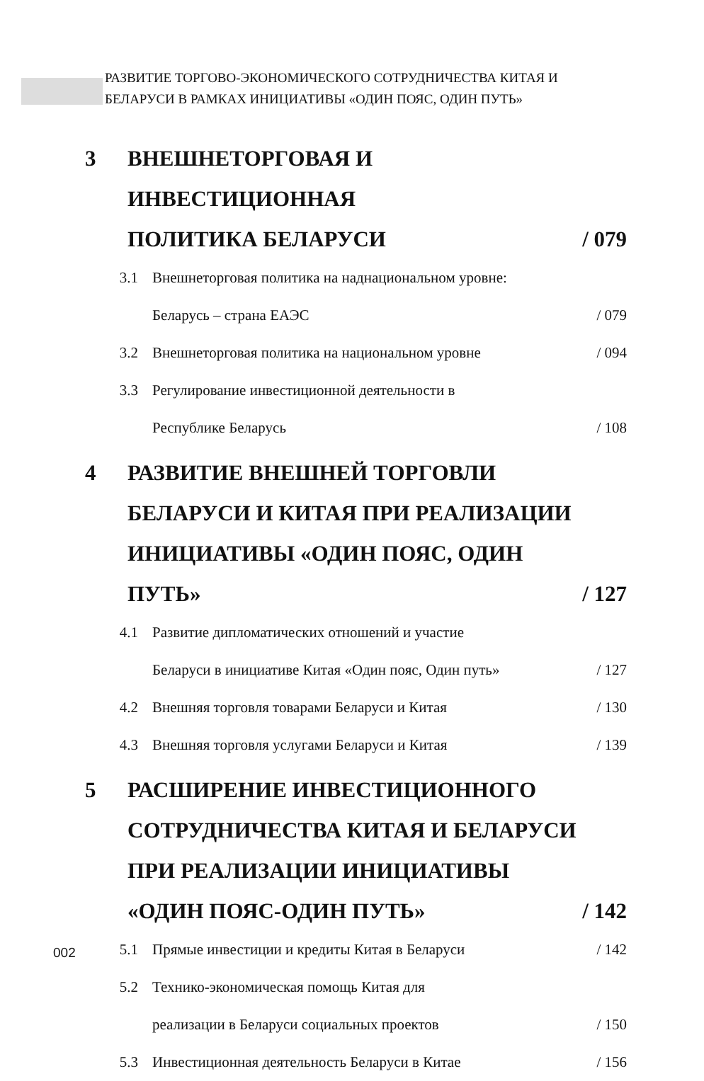РАЗВИТИЕ ТОРГОВО-ЭКОНОМИЧЕСКОГО СОТРУДНИЧЕСТВА КИТАЯ И
БЕЛАРУСИ В РАМКАХ ИНИЦИАТИВЫ «ОДИН ПОЯС, ОДИН ПУТЬ»
3 ВНЕШНЕТОРГОВАЯ И ИНВЕСТИЦИОННАЯ
ПОЛИТИКА БЕЛАРУСИ / 079
3.1 Внешнеторговая политика на наднациональном уровне:
Беларусь – страна ЕАЭС / 079
3.2 Внешнеторговая политика на национальном уровне / 094
3.3 Регулирование инвестиционной деятельности в
Республике Беларусь / 108
4 РАЗВИТИЕ ВНЕШНЕЙ ТОРГОВЛИ БЕЛАРУСИ И КИТАЯ ПРИ РЕАЛИЗАЦИИ ИНИЦИАТИВЫ «ОДИН ПОЯС, ОДИН ПУТЬ» / 127
4.1 Развитие дипломатических отношений и участие
Беларуси в инициативе Китая «Один пояс, Один путь» / 127
4.2 Внешняя торговля товарами Беларуси и Китая / 130
4.3 Внешняя торговля услугами Беларуси и Китая / 139
5 РАСШИРЕНИЕ ИНВЕСТИЦИОННОГО СОТРУДНИЧЕСТВА КИТАЯ И БЕЛАРУСИ ПРИ РЕАЛИЗАЦИИ ИНИЦИАТИВЫ «ОДИН ПОЯС-ОДИН ПУТЬ» / 142
5.1 Прямые инвестиции и кредиты Китая в Беларуси / 142
5.2 Технико-экономическая помощь Китая для
реализации в Беларуси социальных проектов / 150
5.3 Инвестиционная деятельность Беларуси в Китае / 156
002